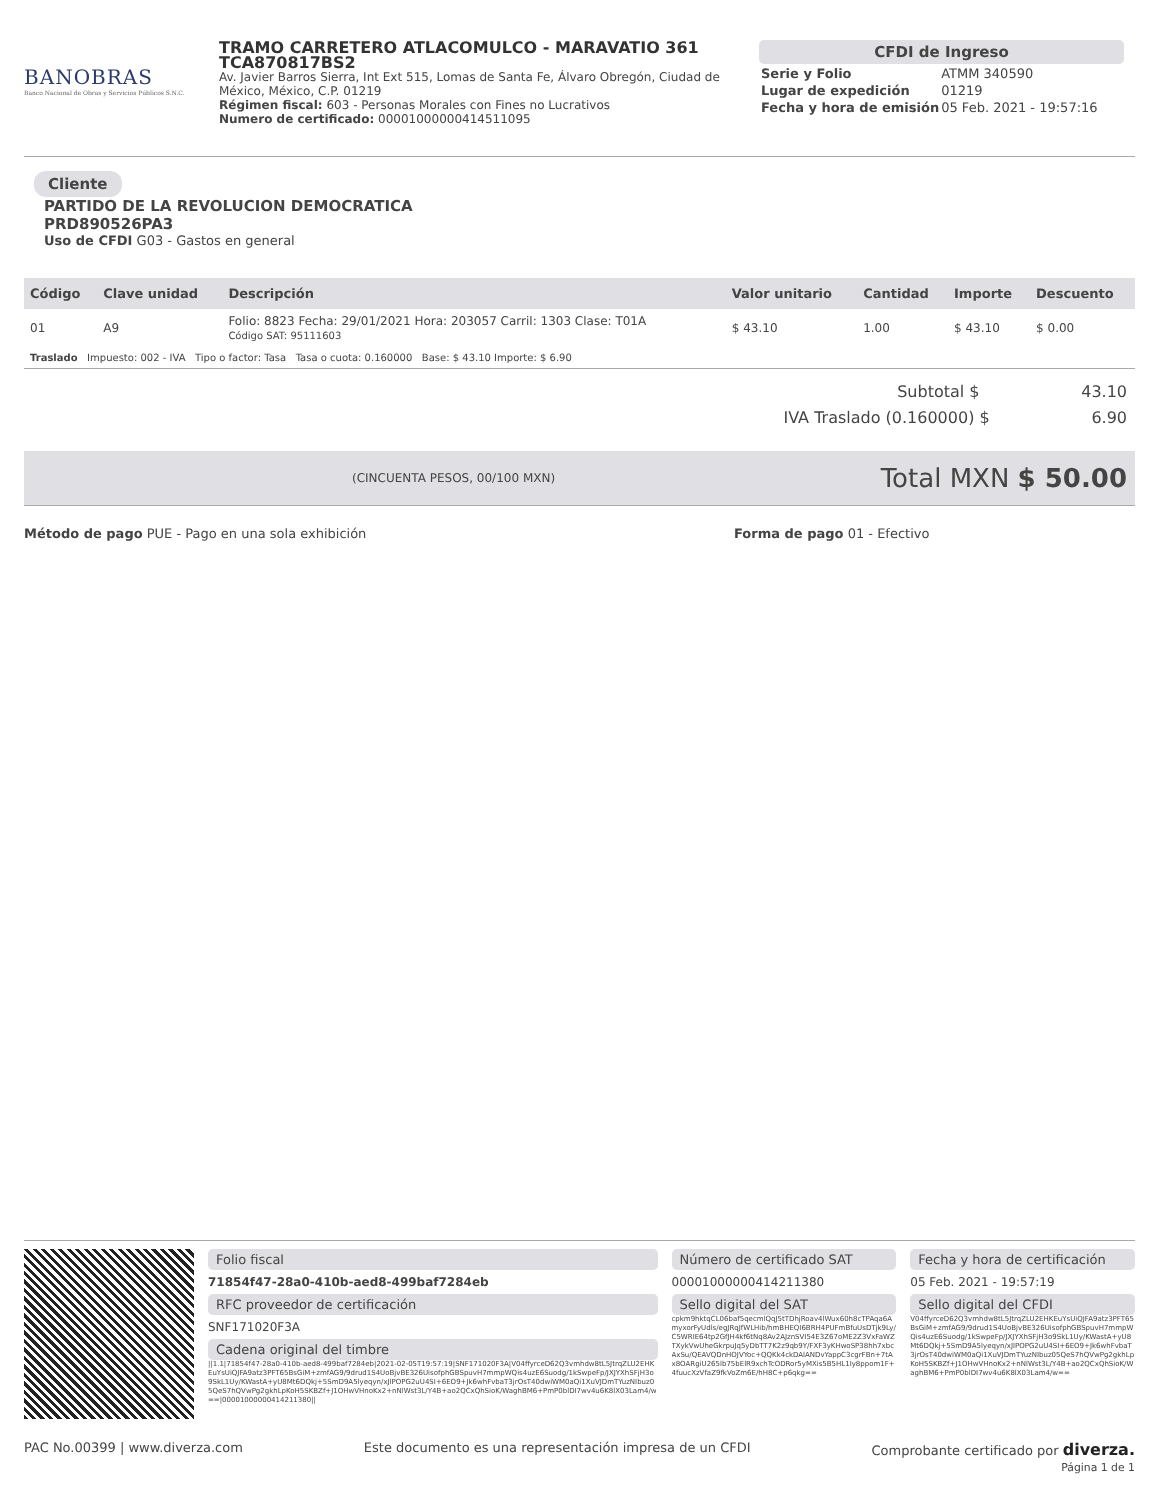BANOBRAS
Banco Nacional de Obras y Servicios Públicos S.N.C.
TRAMO CARRETERO ATLACOMULCO - MARAVATIO 361
TCA870817BS2
Av. Javier Barros Sierra, Int Ext 515, Lomas de Santa Fe, Álvaro Obregón, Ciudad de México, México, C.P. 01219
Régimen fiscal: 603 - Personas Morales con Fines no Lucrativos
Numero de certificado: 00001000000414511095
CFDI de Ingreso
| Serie y Folio | ATMM 340590 |
| Lugar de expedición | 01219 |
| Fecha y hora de emisión | 05 Feb. 2021 - 19:57:16 |
Cliente
PARTIDO DE LA REVOLUCION DEMOCRATICA
PRD890526PA3
Uso de CFDI G03 - Gastos en general
| Código | Clave unidad | Descripción | Valor unitario | Cantidad | Importe | Descuento |
| --- | --- | --- | --- | --- | --- | --- |
| 01 | A9 | Folio: 8823 Fecha: 29/01/2021 Hora: 203057 Carril: 1303 Clase: T01A Código SAT: 95111603 | $ 43.10 | 1.00 | $ 43.10 | $ 0.00 |
| Traslado Impuesto: 002 - IVA Tipo o factor: Tasa Tasa o cuota: 0.160000 Base: $ 43.10 Importe: $ 6.90 | | | | | | |
Subtotal $ 43.10
IVA Traslado (0.160000) $ 6.90
(CINCUENTA PESOS, 00/100 MXN) Total MXN $ 50.00
Método de pago PUE - Pago en una sola exhibición Forma de pago 01 - Efectivo
Folio fiscal
71854f47-28a0-410b-aed8-499baf7284eb
RFC proveedor de certificación
SNF171020F3A
Cadena original del timbre
||1.1|71854f47-28a0-410b-aed8-499baf7284eb|2021-02-05T19:57:19|SNF171020F3A|V04ffyrceD62Q3vmhdw8tL5JtrqZLU2EHKEuYsUiQJFA9atz3PFT65BsGiM+zmfAG9/9drud1S4UoBjvBE326UisofphGBSpuvH7mmpWQis4uzE6Suodg/1kSwpeFp/JXJYXhSFjH3o9SkL1Uy/KWastA+yU8Mt6DQkj+5SmD9A5lyeqyn/xJlPOPG2uU4SI+6EO9+Jk6whFvbaT3jrOsT40dwiWM0aQi1XuVJDmTYuzNIbuz05QeS7hQVwPg2gkhLpKoH5SKBZf+J1OHwVHnoKx2+nNlWst3L/Y4B+ao2QCxQhSioK/WaghBM6+PmP0blDI7wv4u6K8lX03Lam4/w==|00001000000414211380||
Número de certificado SAT
00001000000414211380
Sello digital del SAT
cpkm9hktqCL06baf5qecmlQqJ5tTDhjRoav4lWux60h8cTPAqa6AmyxorFyUdls/egJRqJfWLHib/hmBHEQI6BRH4PUFmBfuUsDTjk9Ly/C5WRIE64tp2GfJH4kf6tNq8Av2AJznSVI54E3Z67oME2Z3VxFaWZTXykVwUheGkrpuJq5yDbTT7K2z9qb9Y/FXF3yKHwoSP38hh7xbcAxSu/QEAVQDnHOJVYoc+QQKk4ckDAlANDvYappC3cgrFBn+7tAx8OARgiU265lb75bElR9xchTcODRor5yMXis5B5HL1Iy8ppom1F+4fuucXzVfaZ9fkVoZm6E/hH8C+p6qkg==
Fecha y hora de certificación
05 Feb. 2021 - 19:57:19
Sello digital del CFDI
V04ffyrceD62Q3vmhdw8tL5JtrqZLU2EHKEuYsUiQJFA9atz3PFT65BsGiM+zmfAG9/9drud1S4UoBjvBE326UisofphGBSpuvH7mmpWQis4uzE6Suodg/1kSwpeFp/JXJYXhSFjH3o9SkL1Uy/KWastA+yU8Mt6DQkj+5SmD9A5lyeqyn/xJlPOPG2uU4SI+6EO9+Jk6whFvbaT3jrOsT40dwiWM0aQi1XuVJDmTYuzNIbuz05QeS7hQVwPg2gkhLpKoH5SKBZf+J1OHwVHnoKx2+nNlWst3L/Y4B+ao2QCxQhSioK/WaghBM6+PmP0blDI7wv4u6K8lX03Lam4/w==
PAC No.00399 | www.diverza.com Este documento es una representación impresa de un CFDI Comprobante certificado por diverza.
Página 1 de 1